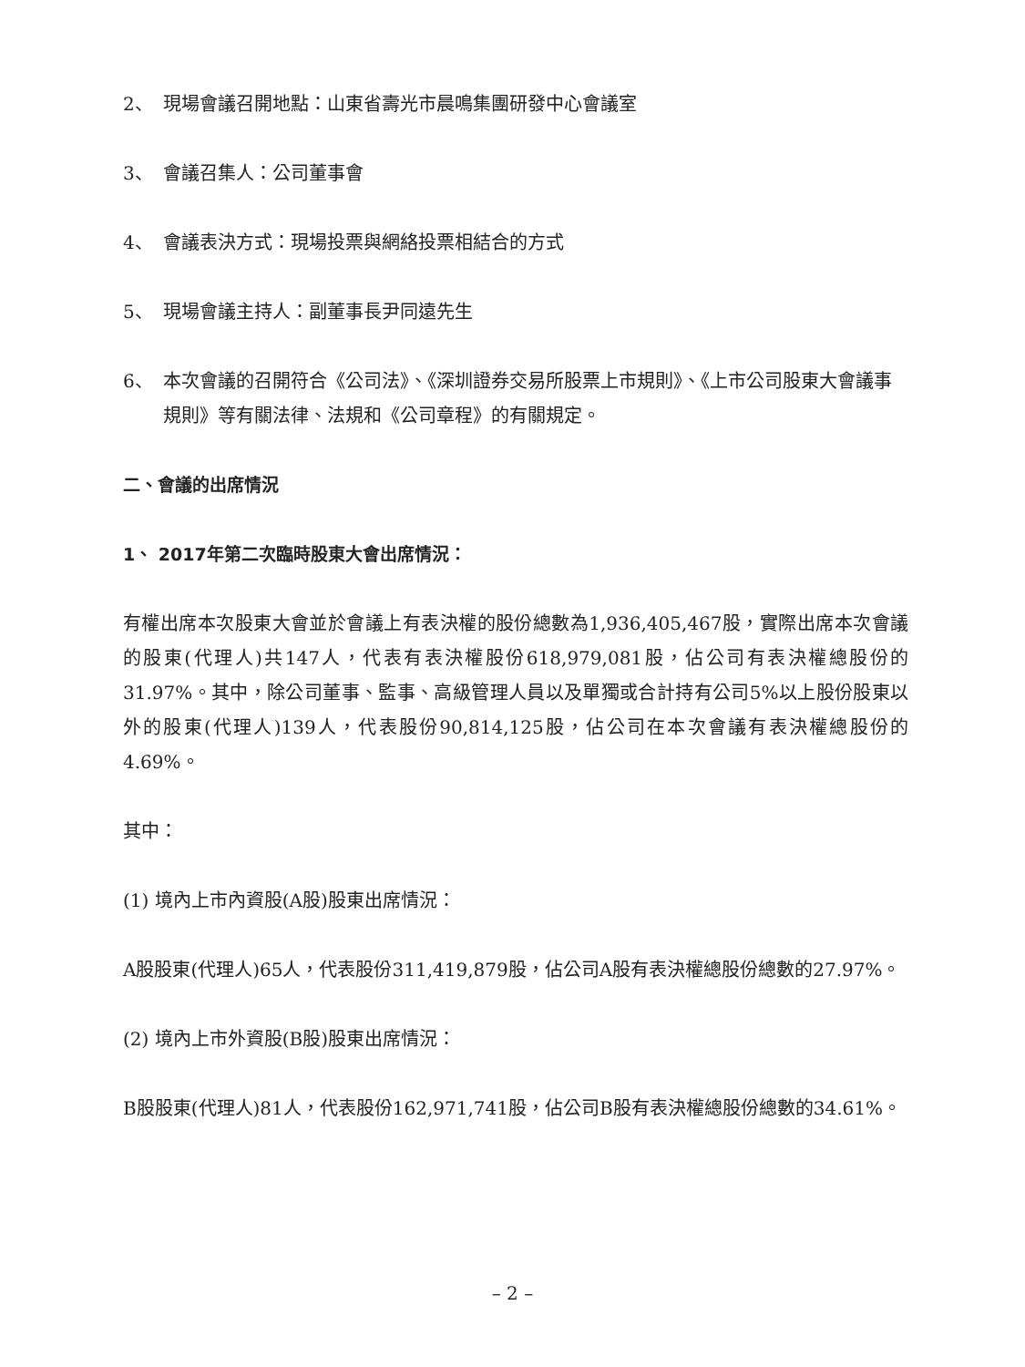2、 現場會議召開地點：山東省壽光市晨鳴集團研發中心會議室
3、 會議召集人：公司董事會
4、 會議表決方式：現場投票與網絡投票相結合的方式
5、 現場會議主持人：副董事長尹同遠先生
6、 本次會議的召開符合《公司法》、《深圳證券交易所股票上市規則》、《上市公司股東大會議事規則》等有關法律、法規和《公司章程》的有關規定。
二、會議的出席情況
1、 2017年第二次臨時股東大會出席情況：
有權出席本次股東大會並於會議上有表決權的股份總數為1,936,405,467股，實際出席本次會議的股東(代理人)共147人，代表有表決權股份618,979,081股，佔公司有表決權總股份的31.97%。其中，除公司董事、監事、高級管理人員以及單獨或合計持有公司5%以上股份股東以外的股東(代理人)139人，代表股份90,814,125股，佔公司在本次會議有表決權總股份的4.69%。
其中：
(1) 境內上市內資股(A股)股東出席情況：
A股股東(代理人)65人，代表股份311,419,879股，佔公司A股有表決權總股份總數的27.97%。
(2) 境內上市外資股(B股)股東出席情況：
B股股東(代理人)81人，代表股份162,971,741股，佔公司B股有表決權總股份總數的34.61%。
– 2 –